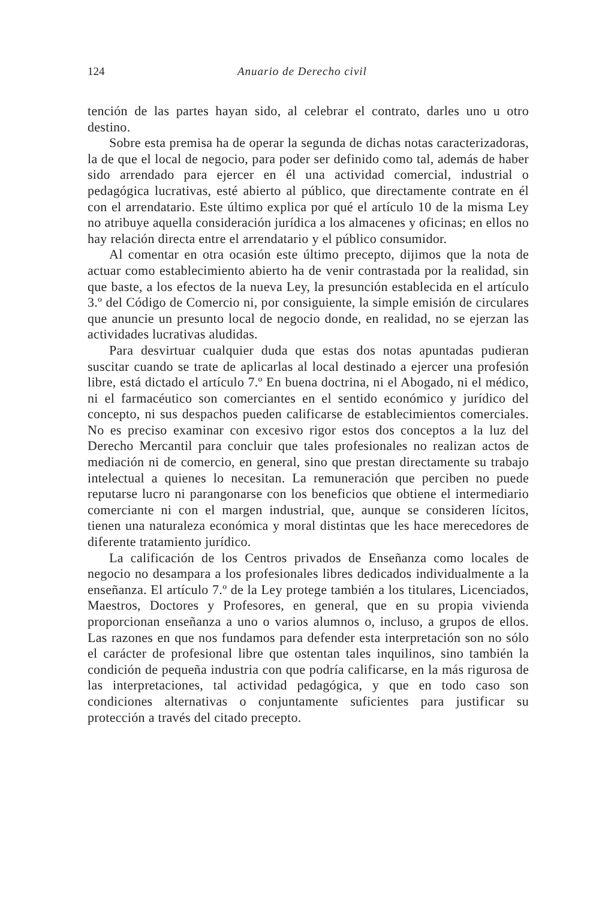124 Anuario de Derecho civil
tención de las partes hayan sido, al celebrar el contrato, darles uno u otro destino.
Sobre esta premisa ha de operar la segunda de dichas notas caracterizadoras, la de que el local de negocio, para poder ser definido como tal, además de haber sido arrendado para ejercer en él una actividad comercial, industrial o pedagógica lucrativas, esté abierto al público, que directamente contrate en él con el arrendatario. Este último explica por qué el artículo 10 de la misma Ley no atribuye aquella consideración jurídica a los almacenes y oficinas; en ellos no hay relación directa entre el arrendatario y el público consumidor.
Al comentar en otra ocasión este último precepto, dijimos que la nota de actuar como establecimiento abierto ha de venir contrastada por la realidad, sin que baste, a los efectos de la nueva Ley, la presunción establecida en el artículo 3.º del Código de Comercio ni, por consiguiente, la simple emisión de circulares que anuncie un presunto local de negocio donde, en realidad, no se ejerzan las actividades lucrativas aludidas.
Para desvirtuar cualquier duda que estas dos notas apuntadas pudieran suscitar cuando se trate de aplicarlas al local destinado a ejercer una profesión libre, está dictado el artículo 7.º En buena doctrina, ni el Abogado, ni el médico, ni el farmacéutico son comerciantes en el sentido económico y jurídico del concepto, ni sus despachos pueden calificarse de establecimientos comerciales. No es preciso examinar con excesivo rigor estos dos conceptos a la luz del Derecho Mercantil para concluir que tales profesionales no realizan actos de mediación ni de comercio, en general, sino que prestan directamente su trabajo intelectual a quienes lo necesitan. La remuneración que perciben no puede reputarse lucro ni parangonarse con los beneficios que obtiene el intermediario comerciante ni con el margen industrial, que, aunque se consideren lícitos, tienen una naturaleza económica y moral distintas que les hace merecedores de diferente tratamiento jurídico.
La calificación de los Centros privados de Enseñanza como locales de negocio no desampara a los profesionales libres dedicados individualmente a la enseñanza. El artículo 7.º de la Ley protege también a los titulares, Licenciados, Maestros, Doctores y Profesores, en general, que en su propia vivienda proporcionan enseñanza a uno o varios alumnos o, incluso, a grupos de ellos. Las razones en que nos fundamos para defender esta interpretación son no sólo el carácter de profesional libre que ostentan tales inquilinos, sino también la condición de pequeña industria con que podría calificarse, en la más rigurosa de las interpretaciones, tal actividad pedagógica, y que en todo caso son condiciones alternativas o conjuntamente suficientes para justificar su protección a través del citado precepto.